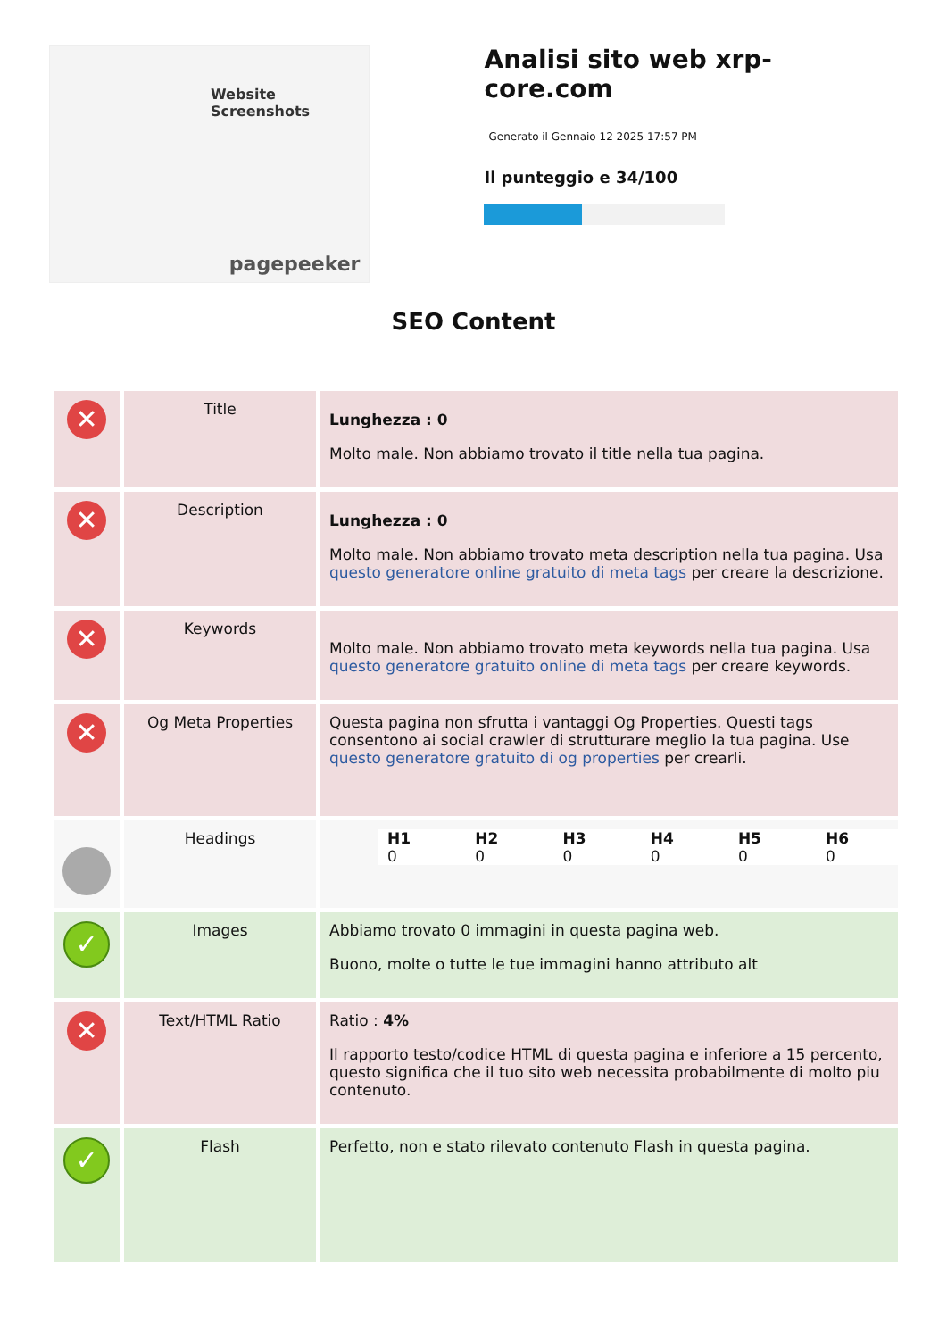Website Screenshots
pagepeeker
Analisi sito web xrp-core.com
Generato il Gennaio 12 2025 17:57 PM
Il punteggio e 34/100
SEO Content
| ✕ | Title | Lunghezza : 0 Molto male. Non abbiamo trovato il title nella tua pagina. |
| ✕ | Description | Lunghezza : 0 Molto male. Non abbiamo trovato meta description nella tua pagina. Usa questo generatore online gratuito di meta tags per creare la descrizione. |
| ✕ | Keywords | Molto male. Non abbiamo trovato meta keywords nella tua pagina. Usa questo generatore gratuito online di meta tags per creare keywords. |
| ✕ | Og Meta Properties | Questa pagina non sfrutta i vantaggi Og Properties. Questi tags consentono ai social crawler di strutturare meglio la tua pagina. Use questo generatore gratuito di og properties per crearli. |
| | Headings | / H1 0 / H2 0 / H3 0 / H4 0 / H5 0 / H6 0 / |
| ✓ | Images | Abbiamo trovato 0 immagini in questa pagina web. Buono, molte o tutte le tue immagini hanno attributo alt |
| ✕ | Text/HTML Ratio | Ratio : 4% Il rapporto testo/codice HTML di questa pagina e inferiore a 15 percento, questo significa che il tuo sito web necessita probabilmente di molto piu contenuto. |
| ✓ | Flash | Perfetto, non e stato rilevato contenuto Flash in questa pagina. |